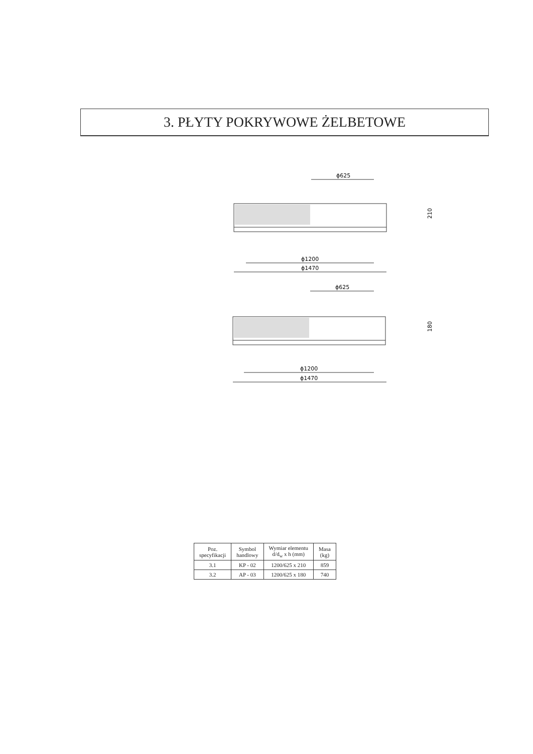3. PŁYTY POKRYWOWE ŻELBETOWE
ϕ625
210
ϕ1200
ϕ1470
ϕ625
180
ϕ1200
ϕ1470
| Poz. specyfikacji | Symbol handlowy | Wymiar elementu d/d<sub>w</sub> x h (mm) | Masa (kg) |
| --- | --- | --- | --- |
| 3.1 | KP - 02 | 1200/625 x 210 | 859 |
| 3.2 | AP - 03 | 1200/625 x 180 | 740 |